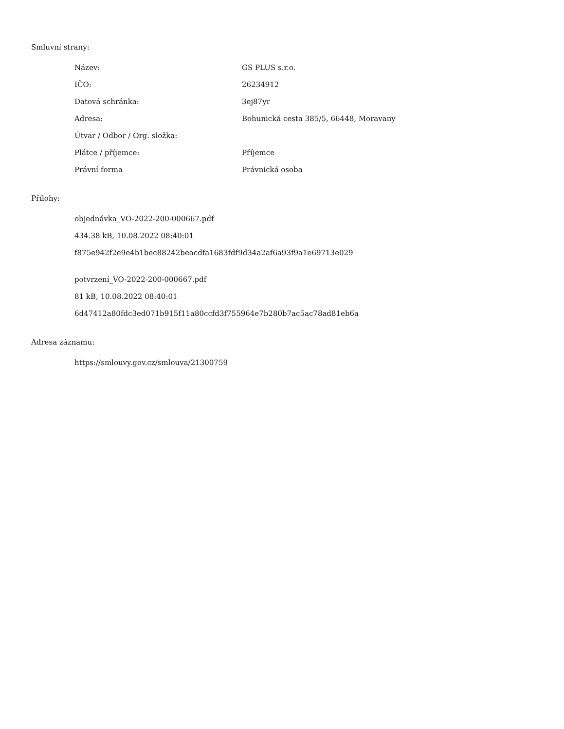Smluvní strany:
| Název: | GS PLUS s.r.o. |
| IČO: | 26234912 |
| Datová schránka: | 3ej87yr |
| Adresa: | Bohunická cesta 385/5, 66448, Moravany |
| Útvar / Odbor / Org. složka: | |
| Plátce / příjemce: | Příjemce |
| Právní forma | Právnická osoba |
Přílohy:
objednávka_VO-2022-200-000667.pdf
434.38 kB, 10.08.2022 08:40:01
f875e942f2e9e4b1bec88242beacdfa1683fdf9d34a2af6a93f9a1e69713e029
potvrzení_VO-2022-200-000667.pdf
81 kB, 10.08.2022 08:40:01
6d47412a80fdc3ed071b915f11a80ccfd3f755964e7b280b7ac5ac78ad81eb6a
Adresa záznamu:
https://smlouvy.gov.cz/smlouva/21300759